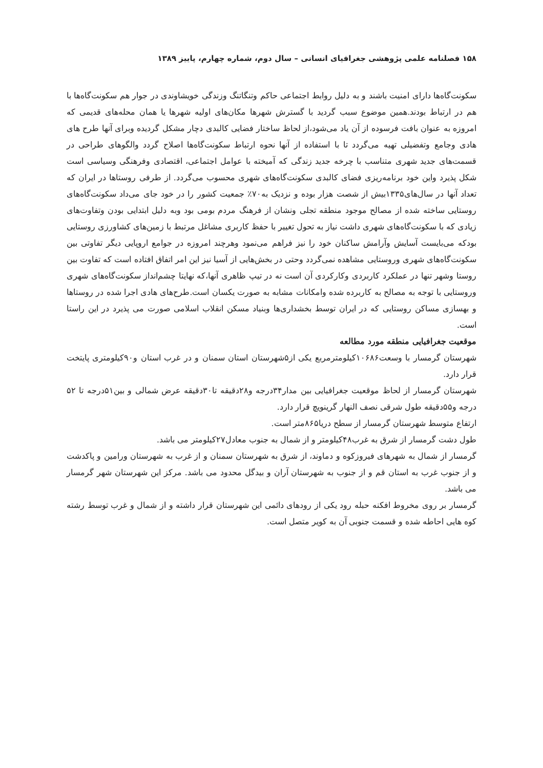۱۵۸ فصلنامه علمی پژوهشی جغرافیای انسانی – سال دوم، شماره چهارم، پاییز ۱۳۸۹
سکونت‌گاه‌ها دارای امنیت باشند و به دلیل روابط اجتماعی حاکم وتنگاتنگ وزندگی خویشاوندی در جوار هم سکونت‌گاه‌ها با هم در ارتباط بودند.همین موضوع سبب گردید با گسترش شهرها مکان‌های اولیه شهرها یا همان محله‌های قدیمی که امروزه به عنوان بافت فرسوده از آن یاد می‌شود،از لحاظ ساختار فضایی کالبدی دچار مشکل گردیده وبرای آنها طرح های هادی وجامع وتفضیلی تهیه می‌گردد تا با استفاده از آنها نحوه ارتباط سکونت‌گاه‌ها اصلاح گردد والگوهای طراحی در قسمت‌های جدید شهری متناسب با چرخه جدید زندگی که آمیخته با عوامل اجتماعی، اقتصادی وفرهنگی وسیاسی است شکل پذیرد واین خود برنامه‌ریزی فضای کالبدی سکونت‌گاه‌های شهری محسوب می‌گردد. از طرفی روستاها در ایران که تعداد آنها در سال‌های۱۳۳۵بیش از شصت هزار بوده و نزدیک به۷۰٪ جمعیت کشور را در خود جای می‌داد سکونت‌گاه‌های روستایی ساخته شده از مصالح موجود منطقه تجلی ونشان از فرهنگ مردم بومی بود وبه دلیل ابتدایی بودن وتفاوت‌های زیادی که با سکونت‌گاه‌های شهری داشت نیاز به تحول تغییر با حفظ کاربری مشاغل مرتبط با زمین‌های کشاورزی روستایی بودکه می‌بایست آسایش وآرامش ساکنان خود را نیز فراهم می‌نمود وهرچند امروزه در جوامع اروپایی دیگر تفاوتی بین سکونت‌گاه‌های شهری وروستایی مشاهده نمی‌گردد وحتی در بخش‌هایی از آسیا نیز این امر اتفاق افتاده است که تفاوت بین روستا وشهر تنها در عملکرد کاربردی وکارکردی آن است نه در تیپ ظاهری آنها،که نهایتا چشم‌انداز سکونت‌گاه‌های شهری وروستایی با توجه به مصالح به کاربرده شده وامکانات مشابه به صورت یکسان است.طرح‌های هادی اجرا شده در روستاها و بهسازی مساکن روستایی که در ایران توسط بخشداری‌ها وبنیاد مسکن انقلاب اسلامی صورت می پذیرد در این راستا است.
موقعیت جغرافیایی منطقه مورد مطالعه
شهرستان گرمسار با وسعت۱۰۶۸۶کیلومترمربع یکی از۵شهرستان استان سمنان و در غرب استان و۹۰کیلومتری پایتخت قرار دارد.
شهرستان گرمسار از لحاظ موقعیت جغرافیایی بین مدار۳۴درجه و۲۸دقیقه تا۳۰دقیقه عرض شمالی و بین۵۱درجه تا ۵۲ درجه و۵۵دقیقه طول شرقی نصف النهار گرینویچ قرار دارد.
ارتفاع متوسط شهرستان گرمسار از سطح دریا۸۶۵متر است.
طول دشت گرمسار از شرق به غرب۴۸کیلومتر و از شمال به جنوب معادل۲۷کیلومتر می باشد.
گرمسار از شمال به شهرهای فیروزکوه و دماوند، از شرق به شهرستان سمنان و از غرب به شهرستان ورامین و پاکدشت و از جنوب غرب به استان قم و از جنوب به شهرستان آران و بیدگل محدود می باشد. مرکز این شهرستان شهر گرمسار می باشد.
گرمسار بر روی مخروط افکنه حبله رود یکی از رودهای دائمی این شهرستان قرار داشته و از شمال و غرب توسط رشته کوه هایی احاطه شده و قسمت جنوبی آن به کویر متصل است.